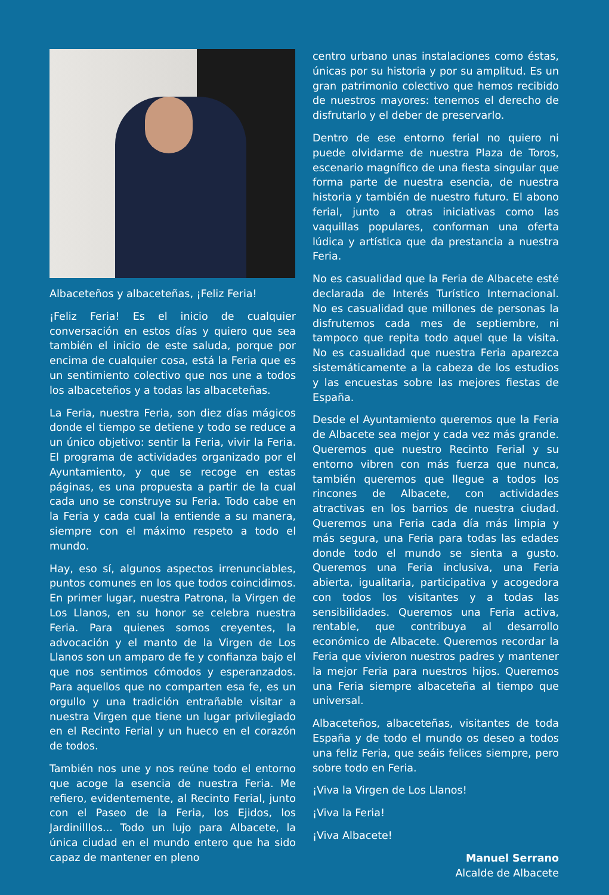Albaceteños y albaceteñas, ¡Feliz Feria!
¡Feliz Feria! Es el inicio de cualquier conversación en estos días y quiero que sea también el inicio de este saluda, porque por encima de cualquier cosa, está la Feria que es un sentimiento colectivo que nos une a todos los albaceteños y a todas las albaceteñas.
La Feria, nuestra Feria, son diez días mágicos donde el tiempo se detiene y todo se reduce a un único objetivo: sentir la Feria, vivir la Feria. El programa de actividades organizado por el Ayuntamiento, y que se recoge en estas páginas, es una propuesta a partir de la cual cada uno se construye su Feria. Todo cabe en la Feria y cada cual la entiende a su manera, siempre con el máximo respeto a todo el mundo.
Hay, eso sí, algunos aspectos irrenunciables, puntos comunes en los que todos coincidimos. En primer lugar, nuestra Patrona, la Virgen de Los Llanos, en su honor se celebra nuestra Feria. Para quienes somos creyentes, la advocación y el manto de la Virgen de Los Llanos son un amparo de fe y confianza bajo el que nos sentimos cómodos y esperanzados. Para aquellos que no comparten esa fe, es un orgullo y una tradición entrañable visitar a nuestra Virgen que tiene un lugar privilegiado en el Recinto Ferial y un hueco en el corazón de todos.
También nos une y nos reúne todo el entorno que acoge la esencia de nuestra Feria. Me refiero, evidentemente, al Recinto Ferial, junto con el Paseo de la Feria, los Ejidos, los Jardinilllos... Todo un lujo para Albacete, la única ciudad en el mundo entero que ha sido capaz de mantener en pleno
centro urbano unas instalaciones como éstas, únicas por su historia y por su amplitud. Es un gran patrimonio colectivo que hemos recibido de nuestros mayores: tenemos el derecho de disfrutarlo y el deber de preservarlo.
Dentro de ese entorno ferial no quiero ni puede olvidarme de nuestra Plaza de Toros, escenario magnífico de una fiesta singular que forma parte de nuestra esencia, de nuestra historia y también de nuestro futuro. El abono ferial, junto a otras iniciativas como las vaquillas populares, conforman una oferta lúdica y artística que da prestancia a nuestra Feria.
No es casualidad que la Feria de Albacete esté declarada de Interés Turístico Internacional. No es casualidad que millones de personas la disfrutemos cada mes de septiembre, ni tampoco que repita todo aquel que la visita. No es casualidad que nuestra Feria aparezca sistemáticamente a la cabeza de los estudios y las encuestas sobre las mejores fiestas de España.
Desde el Ayuntamiento queremos que la Feria de Albacete sea mejor y cada vez más grande. Queremos que nuestro Recinto Ferial y su entorno vibren con más fuerza que nunca, también queremos que llegue a todos los rincones de Albacete, con actividades atractivas en los barrios de nuestra ciudad. Queremos una Feria cada día más limpia y más segura, una Feria para todas las edades donde todo el mundo se sienta a gusto. Queremos una Feria inclusiva, una Feria abierta, igualitaria, participativa y acogedora con todos los visitantes y a todas las sensibilidades. Queremos una Feria activa, rentable, que contribuya al desarrollo económico de Albacete. Queremos recordar la Feria que vivieron nuestros padres y mantener la mejor Feria para nuestros hijos. Queremos una Feria siempre albaceteña al tiempo que universal.
Albaceteños, albaceteñas, visitantes de toda España y de todo el mundo os deseo a todos una feliz Feria, que seáis felices siempre, pero sobre todo en Feria.
¡Viva la Virgen de Los Llanos!
¡Viva la Feria!
¡Viva Albacete!
Manuel Serrano
Alcalde de Albacete